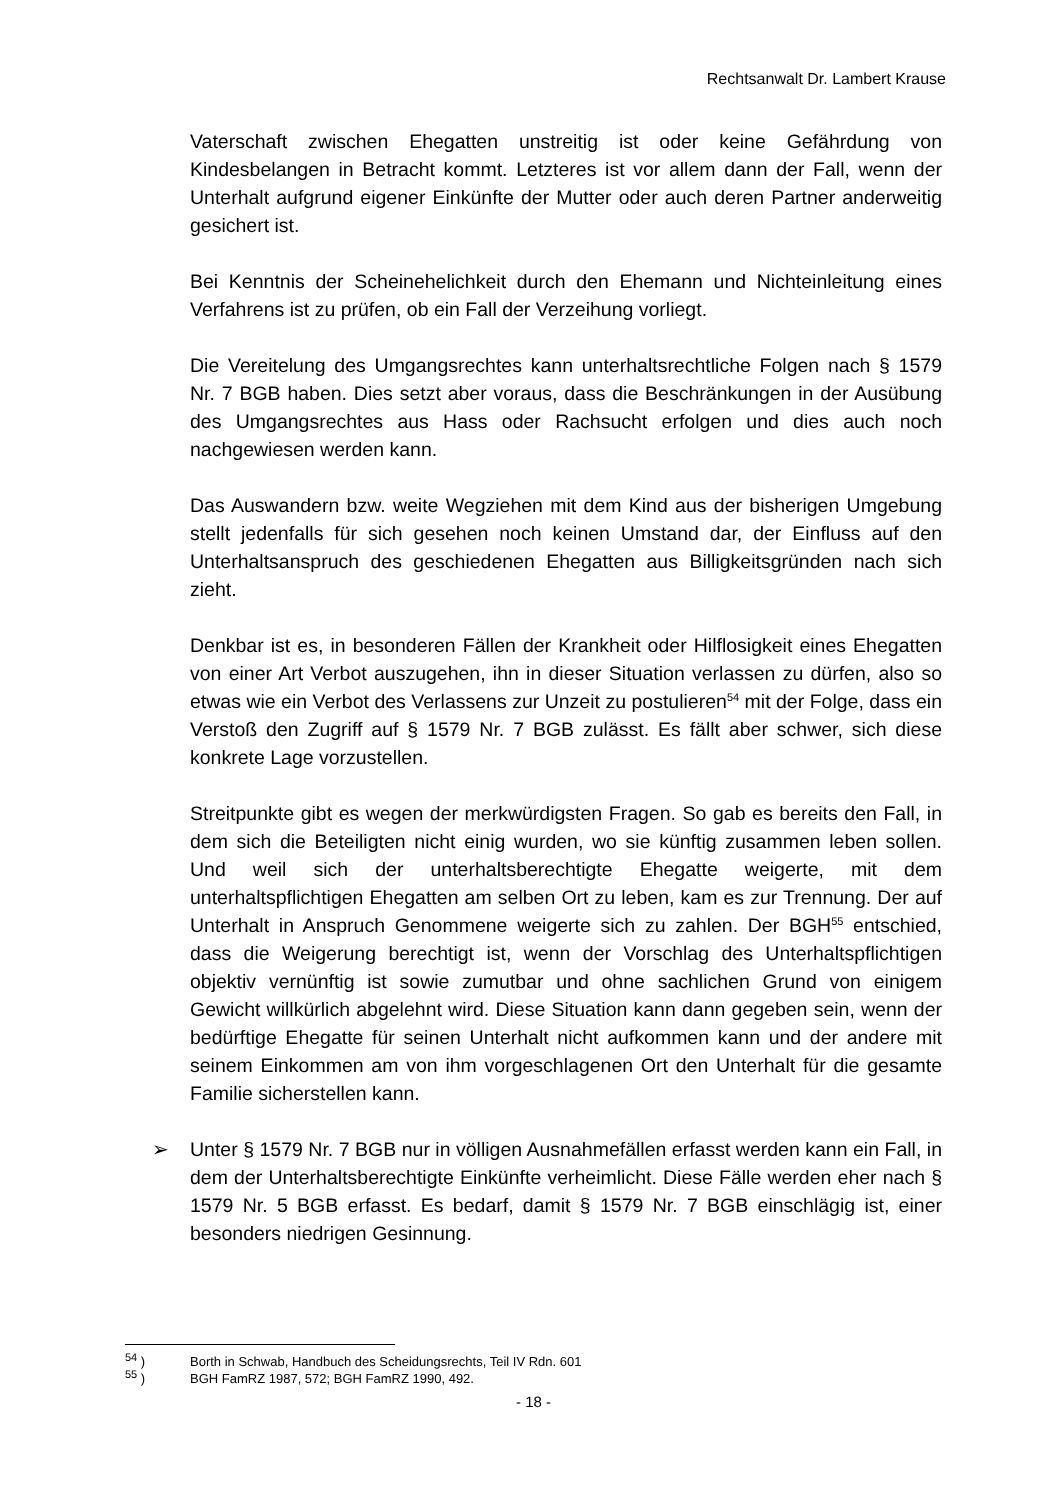Rechtsanwalt Dr. Lambert Krause
Vaterschaft zwischen Ehegatten unstreitig ist oder keine Gefährdung von Kindesbelangen in Betracht kommt. Letzteres ist vor allem dann der Fall, wenn der Unterhalt aufgrund eigener Einkünfte der Mutter oder auch deren Partner anderweitig gesichert ist.
Bei Kenntnis der Scheinehelichkeit durch den Ehemann und Nichteinleitung eines Verfahrens ist zu prüfen, ob ein Fall der Verzeihung vorliegt.
Die Vereitelung des Umgangsrechtes kann unterhaltsrechtliche Folgen nach § 1579 Nr. 7 BGB haben. Dies setzt aber voraus, dass die Beschränkungen in der Ausübung des Umgangsrechtes aus Hass oder Rachsucht erfolgen und dies auch noch nachgewiesen werden kann.
Das Auswandern bzw. weite Wegziehen mit dem Kind aus der bisherigen Umgebung stellt jedenfalls für sich gesehen noch keinen Umstand dar, der Einfluss auf den Unterhaltsanspruch des geschiedenen Ehegatten aus Billigkeitsgründen nach sich zieht.
Denkbar ist es, in besonderen Fällen der Krankheit oder Hilflosigkeit eines Ehegatten von einer Art Verbot auszugehen, ihn in dieser Situation verlassen zu dürfen, also so etwas wie ein Verbot des Verlassens zur Unzeit zu postulieren<sup>54</sup> mit der Folge, dass ein Verstoß den Zugriff auf § 1579 Nr. 7 BGB zulässt. Es fällt aber schwer, sich diese konkrete Lage vorzustellen.
Streitpunkte gibt es wegen der merkwürdigsten Fragen. So gab es bereits den Fall, in dem sich die Beteiligten nicht einig wurden, wo sie künftig zusammen leben sollen. Und weil sich der unterhaltsberechtigte Ehegatte weigerte, mit dem unterhaltspflichtigen Ehegatten am selben Ort zu leben, kam es zur Trennung. Der auf Unterhalt in Anspruch Genommene weigerte sich zu zahlen. Der BGH<sup>55</sup> entschied, dass die Weigerung berechtigt ist, wenn der Vorschlag des Unterhaltspflichtigen objektiv vernünftig ist sowie zumutbar und ohne sachlichen Grund von einigem Gewicht willkürlich abgelehnt wird. Diese Situation kann dann gegeben sein, wenn der bedürftige Ehegatte für seinen Unterhalt nicht aufkommen kann und der andere mit seinem Einkommen am von ihm vorgeschlagenen Ort den Unterhalt für die gesamte Familie sicherstellen kann.
➢ Unter § 1579 Nr. 7 BGB nur in völligen Ausnahmefällen erfasst werden kann ein Fall, in dem der Unterhaltsberechtigte Einkünfte verheimlicht. Diese Fälle werden eher nach § 1579 Nr. 5 BGB erfasst. Es bedarf, damit § 1579 Nr. 7 BGB einschlägig ist, einer besonders niedrigen Gesinnung.
<sup>54</sup> ) Borth in Schwab, Handbuch des Scheidungsrechts, Teil IV Rdn. 601
<sup>55</sup> ) BGH FamRZ 1987, 572; BGH FamRZ 1990, 492.
- 18 -